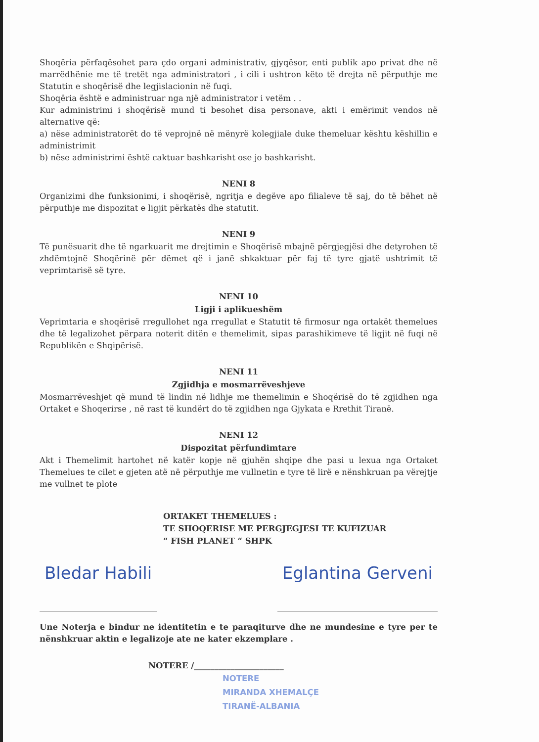Shoqëria përfaqësohet para çdo organi administrativ, gjyqësor, enti publik apo privat dhe në marrëdhënie me të tretët nga administratori , i cili i ushtron këto të drejta në përputhje me Statutin e shoqërisë dhe legjislacionin në fuqi.
Shoqëria është e administruar nga një administrator i vetëm . .
Kur administrimi i shoqërisë mund ti besohet disa personave, akti i emërimit vendos në alternative që:
a) nëse administratorët do të veprojnë në mënyrë kolegjiale duke themeluar kështu këshillin e administrimit
b) nëse administrimi është caktuar bashkarisht ose jo bashkarisht.
NENI 8
Organizimi dhe funksionimi, i shoqërisë, ngritja e degëve apo filialeve të saj, do të bëhet në përputhje me dispozitat e ligjit përkatës dhe statutit.
NENI 9
Të punësuarit dhe të ngarkuarit me drejtimin e Shoqërisë mbajnë përgjegjësi dhe detyrohen të zhdëmtojnë Shoqërinë për dëmet që i janë shkaktuar për faj të tyre gjatë ushtrimit të veprimtarisë së tyre.
NENI 10
Ligji i aplikueshëm
Veprimtaria e shoqërisë rregullohet nga rregullat e Statutit të firmosur nga ortakët themelues dhe të legalizohet përpara noterit ditën e themelimit, sipas parashikimeve të ligjit në fuqi në Republikën e Shqipërisë.
NENI 11
Zgjidhja e mosmarrëveshjeve
Mosmarrëveshjet që mund të lindin në lidhje me themelimin e Shoqërisë do të zgjidhen nga Ortaket e Shoqerirse , në rast të kundërt do të zgjidhen nga Gjykata e Rrethit Tiranë.
NENI 12
Dispozitat përfundimtare
Akt i Themelimit hartohet në katër kopje në gjuhën shqipe dhe pasi u lexua nga Ortaket Themelues te cilet e gjeten atë në përputhje me vullnetin e tyre të lirë e nënshkruan pa vërejtje me vullnet te plote
ORTAKET THEMELUES :
TE SHOQERISE ME PERGJEGJESI TE KUFIZUAR
“ FISH PLANET “ SHPK
Bledar Habili Eglantina Gerveni
Une Noterja e bindur ne identitetin e te paraqiturve dhe ne mundesine e tyre per te nënshkruar aktin e legalizoje ate ne kater ekzemplare .
NOTERE /______________________
NOTERE
MIRANDA XHEMALÇE
TIRANË-ALBANIA